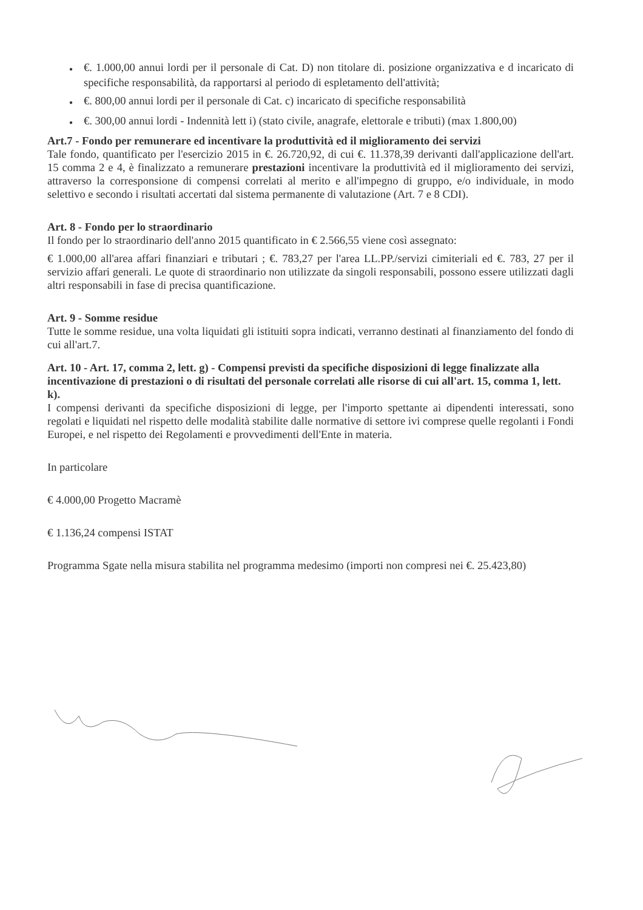● €. 1.000,00 annui lordi per il personale di Cat. D) non titolare di. posizione organizzativa e d incaricato di specifiche responsabilità, da rapportarsi al periodo di espletamento dell'attività;
● €. 800,00 annui lordi per il personale di Cat. c) incaricato di specifiche responsabilità
● €. 300,00 annui lordi - Indennità lett i) (stato civile, anagrafe, elettorale e tributi) (max 1.800,00)
Art.7 - Fondo per remunerare ed incentivare la produttività ed il miglioramento dei servizi
Tale fondo, quantificato per l'esercizio 2015 in €. 26.720,92, di cui €. 11.378,39 derivanti dall'applicazione dell'art. 15 comma 2 e 4, è finalizzato a remunerare prestazioni incentivare la produttività ed il miglioramento dei servizi, attraverso la corresponsione di compensi correlati al merito e all'impegno di gruppo, e/o individuale, in modo selettivo e secondo i risultati accertati dal sistema permanente di valutazione (Art. 7 e 8 CDI).
Art. 8 - Fondo per lo straordinario
Il fondo per lo straordinario dell'anno 2015 quantificato in € 2.566,55 viene così assegnato:
€ 1.000,00 all'area affari finanziari e tributari ; €. 783,27 per l'area LL.PP./servizi cimiteriali ed €. 783, 27 per il servizio affari generali. Le quote di straordinario non utilizzate da singoli responsabili, possono essere utilizzati dagli altri responsabili in fase di precisa quantificazione.
Art. 9 - Somme residue
Tutte le somme residue, una volta liquidati gli istituiti sopra indicati, verranno destinati al finanziamento del fondo di cui all'art.7.
Art. 10 - Art. 17, comma 2, lett. g) - Compensi previsti da specifiche disposizioni di legge finalizzate alla incentivazione di prestazioni o di risultati del personale correlati alle risorse di cui all'art. 15, comma 1, lett. k).
I compensi derivanti da specifiche disposizioni di legge, per l'importo spettante ai dipendenti interessati, sono regolati e liquidati nel rispetto delle modalità stabilite dalle normative di settore ivi comprese quelle regolanti i Fondi Europei, e nel rispetto dei Regolamenti e provvedimenti dell'Ente in materia.
In particolare
€ 4.000,00 Progetto Macramè
€ 1.136,24 compensi ISTAT
Programma Sgate nella misura stabilita nel programma medesimo (importi non compresi nei €. 25.423,80)